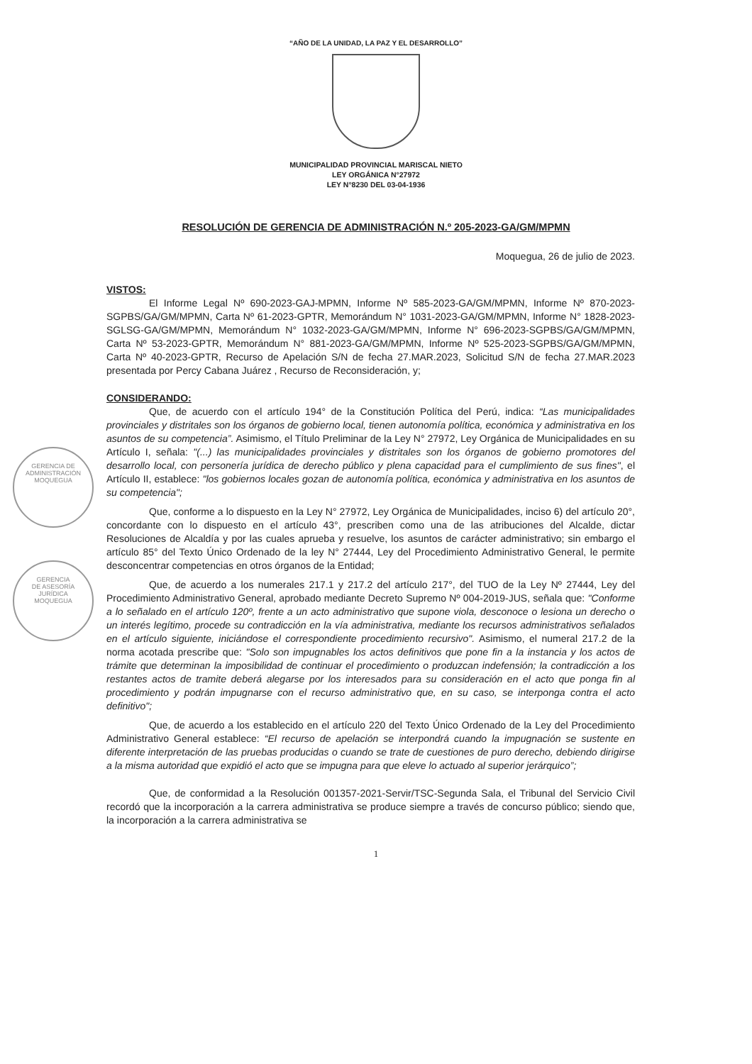“AÑO DE LA UNIDAD, LA PAZ Y EL DESARROLLO”
MUNICIPALIDAD PROVINCIAL MARISCAL NIETO
LEY ORGÁNICA N°27972
LEY N°8230 DEL 03-04-1936
RESOLUCIÓN DE GERENCIA DE ADMINISTRACIÓN N.º 205-2023-GA/GM/MPMN
Moquegua, 26 de julio de 2023.
VISTOS:
El Informe Legal Nº 690-2023-GAJ-MPMN, Informe Nº 585-2023-GA/GM/MPMN, Informe Nº 870-2023-SGPBS/GA/GM/MPMN, Carta Nº 61-2023-GPTR, Memorándum N° 1031-2023-GA/GM/MPMN, Informe N° 1828-2023-SGLSG-GA/GM/MPMN, Memorándum N° 1032-2023-GA/GM/MPMN, Informe N° 696-2023-SGPBS/GA/GM/MPMN, Carta Nº 53-2023-GPTR, Memorándum N° 881-2023-GA/GM/MPMN, Informe Nº 525-2023-SGPBS/GA/GM/MPMN, Carta Nº 40-2023-GPTR, Recurso de Apelación S/N de fecha 27.MAR.2023, Solicitud S/N de fecha 27.MAR.2023 presentada por Percy Cabana Juárez , Recurso de Reconsideración, y;
CONSIDERANDO:
Que, de acuerdo con el artículo 194° de la Constitución Política del Perú, indica: “Las municipalidades provinciales y distritales son los órganos de gobierno local, tienen autonomía política, económica y administrativa en los asuntos de su competencia”. Asimismo, el Título Preliminar de la Ley N° 27972, Ley Orgánica de Municipalidades en su Artículo I, señala: "(...) las municipalidades provinciales y distritales son los órganos de gobierno promotores del desarrollo local, con personería jurídica de derecho público y plena capacidad para el cumplimiento de sus fines", el Artículo II, establece: "los gobiernos locales gozan de autonomía política, económica y administrativa en los asuntos de su competencia";
Que, conforme a lo dispuesto en la Ley N° 27972, Ley Orgánica de Municipalidades, inciso 6) del artículo 20°, concordante con lo dispuesto en el artículo 43°, prescriben como una de las atribuciones del Alcalde, dictar Resoluciones de Alcaldía y por las cuales aprueba y resuelve, los asuntos de carácter administrativo; sin embargo el artículo 85° del Texto Único Ordenado de la ley N° 27444, Ley del Procedimiento Administrativo General, le permite desconcentrar competencias en otros órganos de la Entidad;
Que, de acuerdo a los numerales 217.1 y 217.2 del artículo 217°, del TUO de la Ley Nº 27444, Ley del Procedimiento Administrativo General, aprobado mediante Decreto Supremo Nº 004-2019-JUS, señala que: "Conforme a lo señalado en el artículo 120º, frente a un acto administrativo que supone viola, desconoce o lesiona un derecho o un interés legítimo, procede su contradicción en la vía administrativa, mediante los recursos administrativos señalados en el artículo siguiente, iniciándose el correspondiente procedimiento recursivo". Asimismo, el numeral 217.2 de la norma acotada prescribe que: "Solo son impugnables los actos definitivos que pone fin a la instancia y los actos de trámite que determinan la imposibilidad de continuar el procedimiento o produzcan indefensión; la contradicción a los restantes actos de tramite deberá alegarse por los interesados para su consideración en el acto que ponga fin al procedimiento y podrán impugnarse con el recurso administrativo que, en su caso, se interponga contra el acto definitivo";
Que, de acuerdo a los establecido en el artículo 220 del Texto Único Ordenado de la Ley del Procedimiento Administrativo General establece: “El recurso de apelación se interpondrá cuando la impugnación se sustente en diferente interpretación de las pruebas producidas o cuando se trate de cuestiones de puro derecho, debiendo dirigirse a la misma autoridad que expidió el acto que se impugna para que eleve lo actuado al superior jerárquico”;
Que, de conformidad a la Resolución 001357-2021-Servir/TSC-Segunda Sala, el Tribunal del Servicio Civil recordó que la incorporación a la carrera administrativa se produce siempre a través de concurso público; siendo que, la incorporación a la carrera administrativa se
1
GERENCIA DE
ADMINISTRACIÓN
MOQUEGUA
GERENCIA
DE ASESORÍA
JURÍDICA
MOQUEGUA